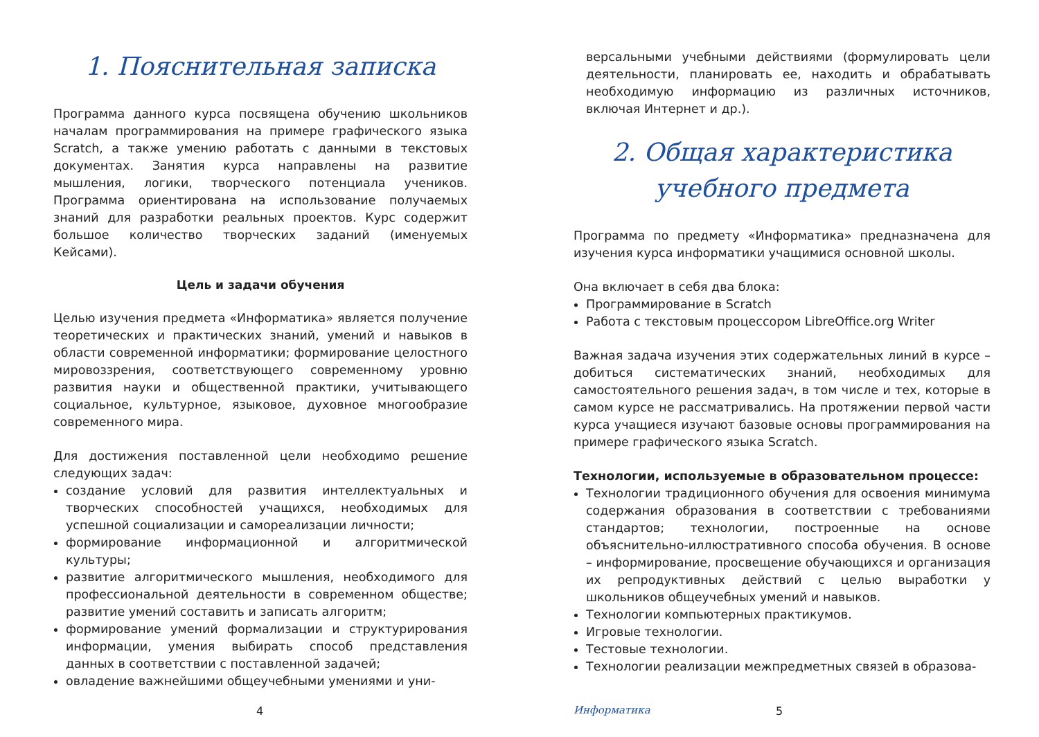1. Пояснительная записка
Программа данного курса посвящена обучению школьников началам программирования на примере графического языка Scratch, а также умению работать с данными в текстовых документах. Занятия курса направлены на развитие мышления, логики, творческого потенциала учеников. Программа ориентирована на использование получаемых знаний для разработки реальных проектов. Курс содержит большое количество творческих заданий (именуемых Кейсами).
Цель и задачи обучения
Целью изучения предмета «Информатика» является получение теоретических и практических знаний, умений и навыков в области современной информатики; формирование целостного мировоззрения, соответствующего современному уровню развития науки и общественной практики, учитывающего социальное, культурное, языковое, духовное многообразие современного мира.
Для достижения поставленной цели необходимо решение следующих задач:
создание условий для развития интеллектуальных и творческих способностей учащихся, необходимых для успешной социализации и самореализации личности;
формирование информационной и алгоритмической культуры;
развитие алгоритмического мышления, необходимого для профессиональной деятельности в современном обществе; развитие умений составить и записать алгоритм;
формирование умений формализации и структурирования информации, умения выбирать способ представления данных в соответствии с поставленной задачей;
овладение важнейшими общеучебными умениями и уни-
4
версальными учебными действиями (формулировать цели деятельности, планировать ее, находить и обрабатывать необходимую информацию из различных источников, включая Интернет и др.).
2. Общая характеристика учебного предмета
Программа по предмету «Информатика» предназначена для изучения курса информатики учащимися основной школы.
Она включает в себя два блока:
Программирование в Scratch
Работа с текстовым процессором LibreOffice.org Writer
Важная задача изучения этих содержательных линий в курсе – добиться систематических знаний, необходимых для самостоятельного решения задач, в том числе и тех, которые в самом курсе не рассматривались. На протяжении первой части курса учащиеся изучают базовые основы программирования на примере графического языка Scratch.
Технологии, используемые в образовательном процессе:
Технологии традиционного обучения для освоения минимума содержания образования в соответствии с требованиями стандартов; технологии, построенные на основе объяснительно-иллюстративного способа обучения. В основе – информирование, просвещение обучающихся и организация их репродуктивных действий с целью выработки у школьников общеучебных умений и навыков.
Технологии компьютерных практикумов.
Игровые технологии.
Тестовые технологии.
Технологии реализации межпредметных связей в образова-
Информатика
5